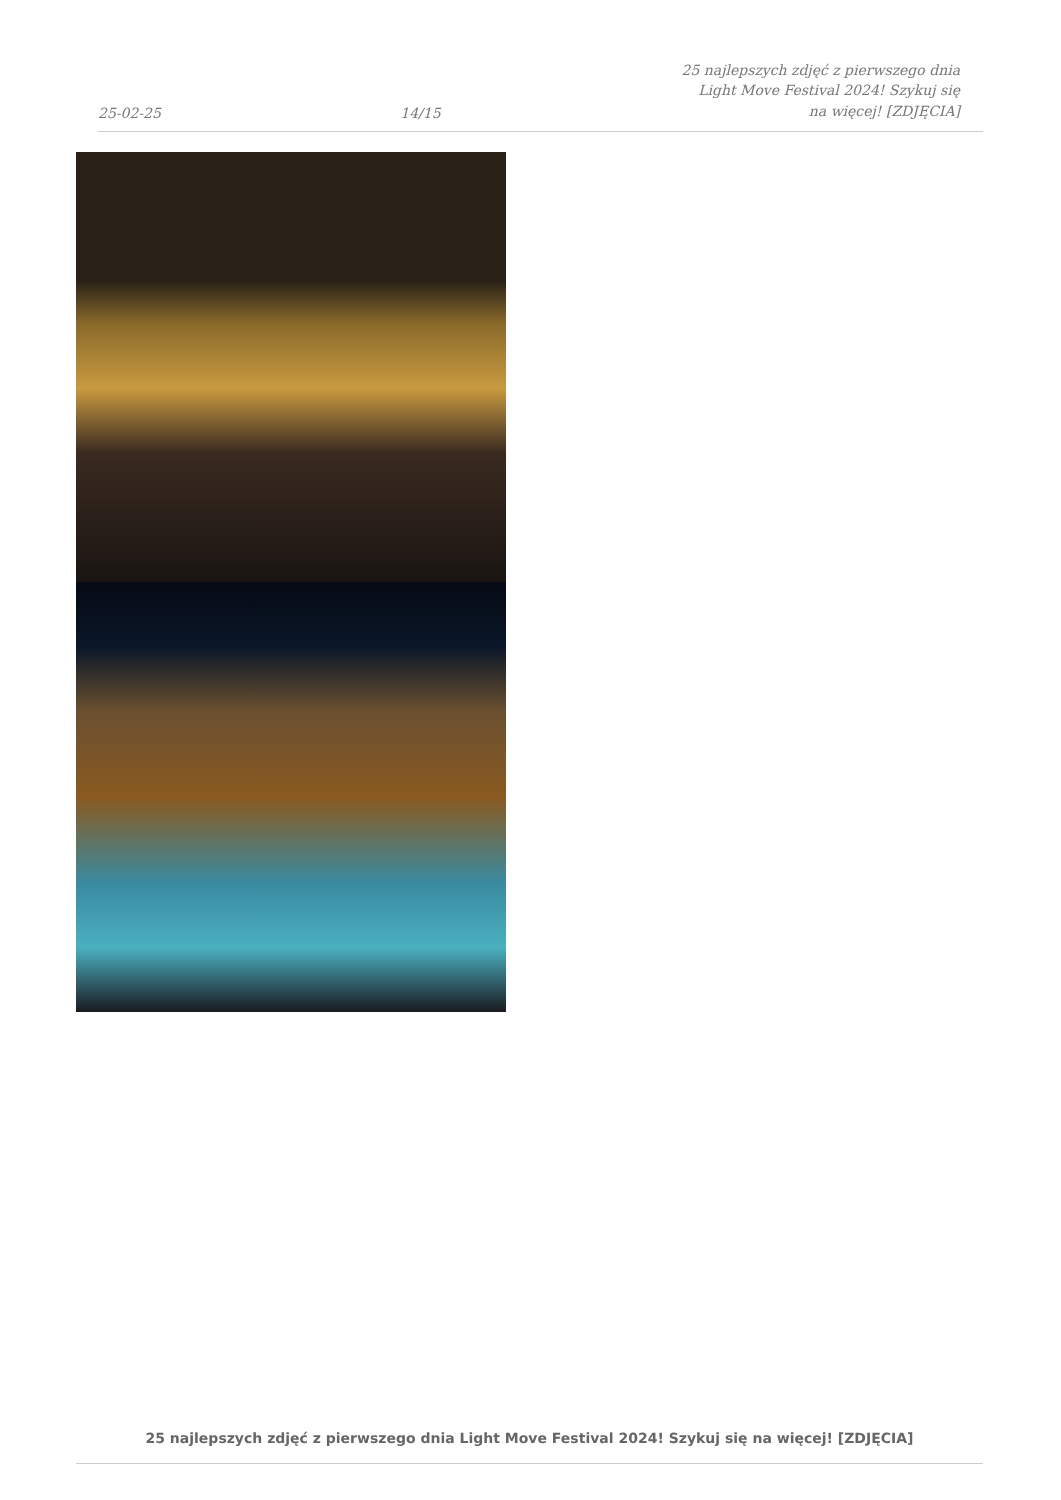25-02-25 14/15 25 najlepszych zdjęć z pierwszego dnia Light Move Festival 2024! Szykuj się na więcej! [ZDJĘCIA]
25 najlepszych zdjęć z pierwszego dnia Light Move Festival 2024! Szykuj się na więcej! [ZDJĘCIA]